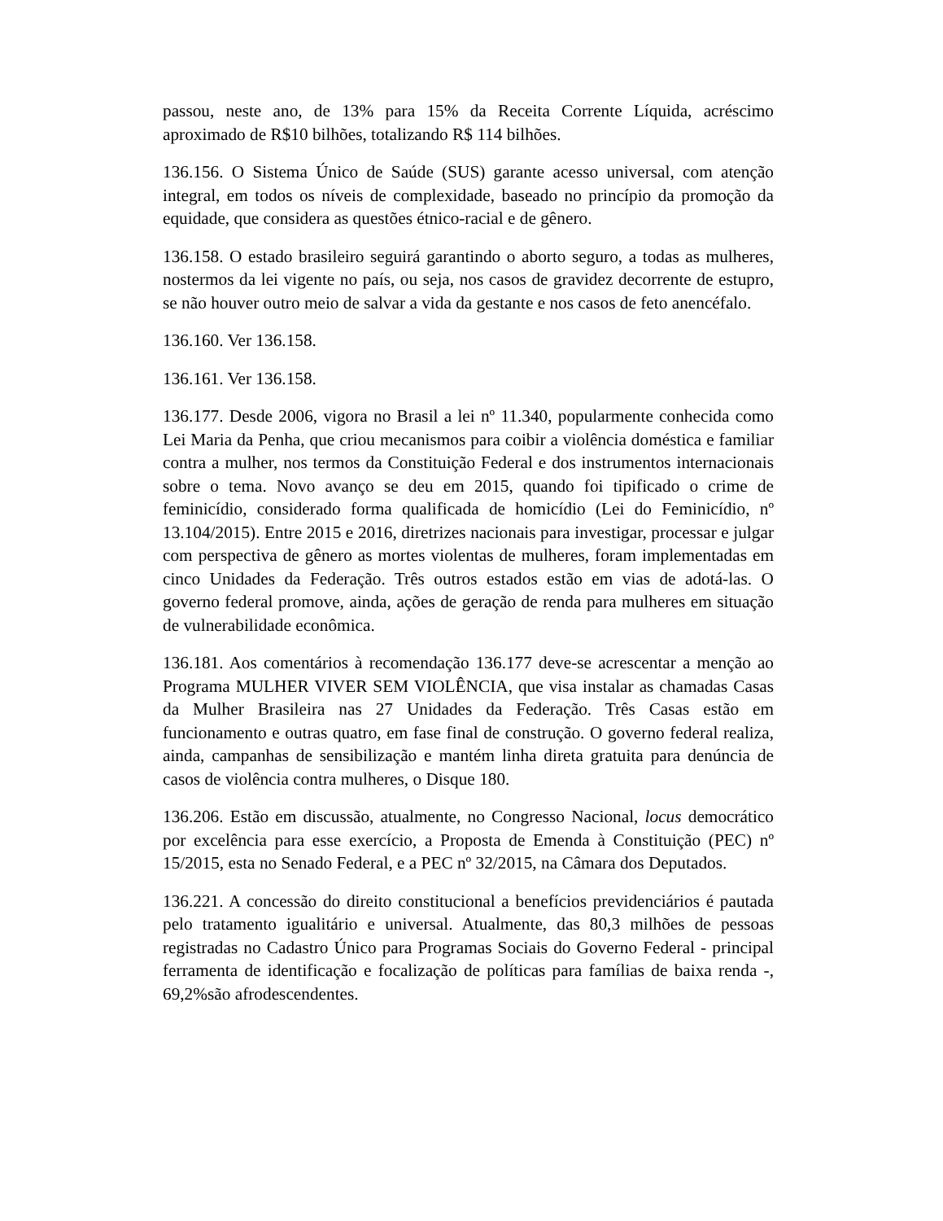passou, neste ano, de 13% para 15% da Receita Corrente Líquida, acréscimo aproximado de R$10 bilhões, totalizando R$ 114 bilhões.
136.156. O Sistema Único de Saúde (SUS) garante acesso universal, com atenção integral, em todos os níveis de complexidade, baseado no princípio da promoção da equidade, que considera as questões étnico-racial e de gênero.
136.158. O estado brasileiro seguirá garantindo o aborto seguro, a todas as mulheres, nostermos da lei vigente no país, ou seja, nos casos de gravidez decorrente de estupro, se não houver outro meio de salvar a vida da gestante e nos casos de feto anencéfalo.
136.160. Ver 136.158.
136.161. Ver 136.158.
136.177. Desde 2006, vigora no Brasil a lei nº 11.340, popularmente conhecida como Lei Maria da Penha, que criou mecanismos para coibir a violência doméstica e familiar contra a mulher, nos termos da Constituição Federal e dos instrumentos internacionais sobre o tema. Novo avanço se deu em 2015, quando foi tipificado o crime de feminicídio, considerado forma qualificada de homicídio (Lei do Feminicídio, nº 13.104/2015). Entre 2015 e 2016, diretrizes nacionais para investigar, processar e julgar com perspectiva de gênero as mortes violentas de mulheres, foram implementadas em cinco Unidades da Federação. Três outros estados estão em vias de adotá-las. O governo federal promove, ainda, ações de geração de renda para mulheres em situação de vulnerabilidade econômica.
136.181. Aos comentários à recomendação 136.177 deve-se acrescentar a menção ao Programa MULHER VIVER SEM VIOLÊNCIA, que visa instalar as chamadas Casas da Mulher Brasileira nas 27 Unidades da Federação. Três Casas estão em funcionamento e outras quatro, em fase final de construção. O governo federal realiza, ainda, campanhas de sensibilização e mantém linha direta gratuita para denúncia de casos de violência contra mulheres, o Disque 180.
136.206. Estão em discussão, atualmente, no Congresso Nacional, locus democrático por excelência para esse exercício, a Proposta de Emenda à Constituição (PEC) nº 15/2015, esta no Senado Federal, e a PEC nº 32/2015, na Câmara dos Deputados.
136.221. A concessão do direito constitucional a benefícios previdenciários é pautada pelo tratamento igualitário e universal. Atualmente, das 80,3 milhões de pessoas registradas no Cadastro Único para Programas Sociais do Governo Federal - principal ferramenta de identificação e focalização de políticas para famílias de baixa renda -, 69,2%são afrodescendentes.